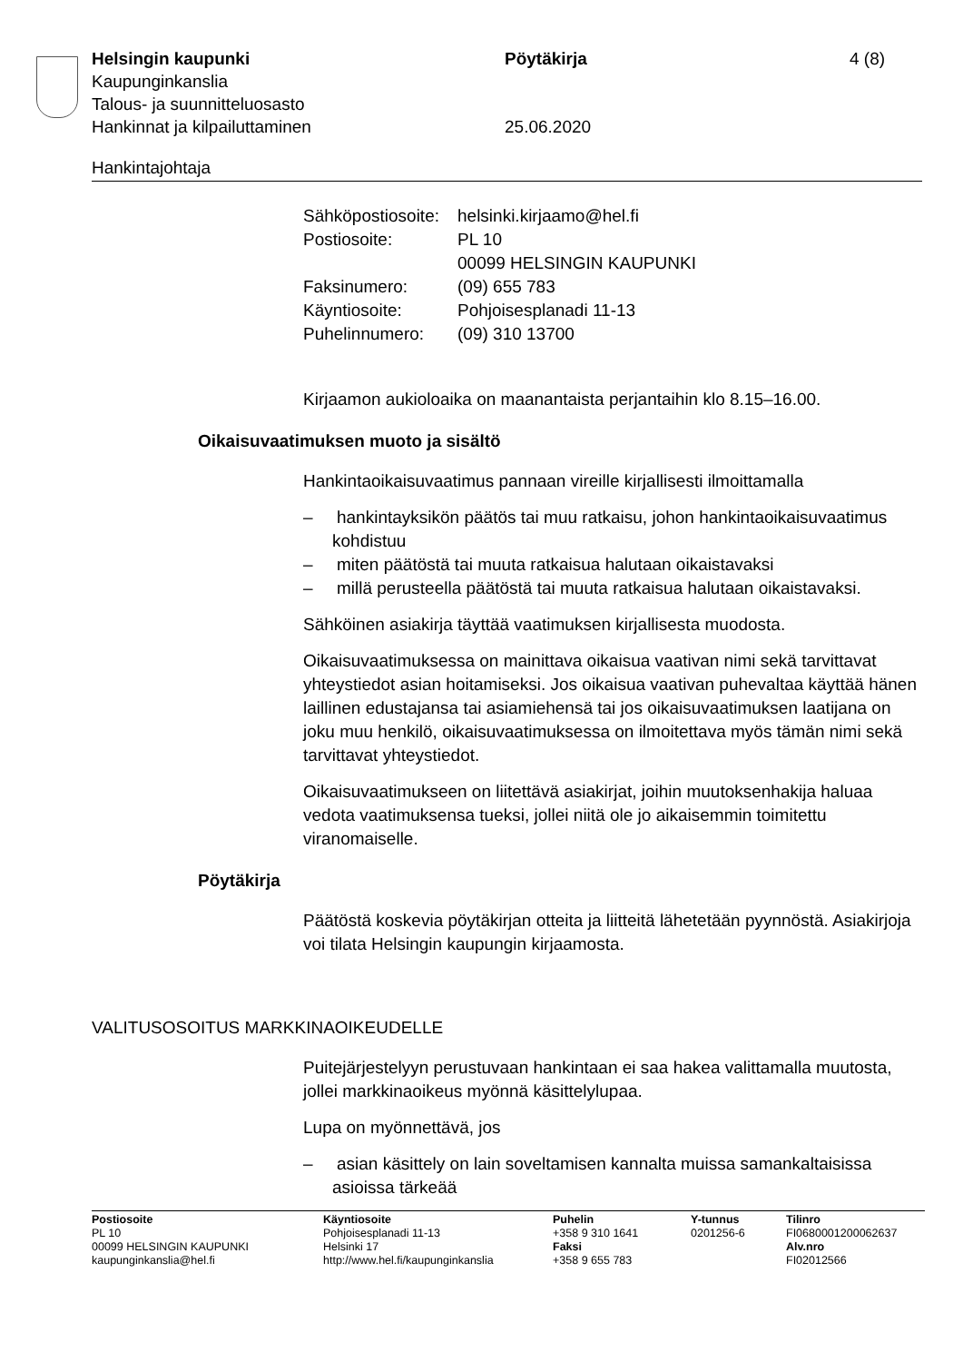| Helsingin kaupunki | Pöytäkirja | 4 (8) |
| Kaupunginkanslia | | |
| Talous- ja suunnitteluosasto | | |
| Hankinnat ja kilpailuttaminen | 25.06.2020 | |
Hankintajohtaja
| Sähköpostiosoite: | helsinki.kirjaamo@hel.fi |
| Postiosoite: | PL 10 00099 HELSINGIN KAUPUNKI |
| Faksinumero: | (09) 655 783 |
| Käyntiosoite: | Pohjoisesplanadi 11-13 |
| Puhelinnumero: | (09) 310 13700 |
Kirjaamon aukioloaika on maanantaista perjantaihin klo 8.15–16.00.
Oikaisuvaatimuksen muoto ja sisältö
Hankintaoikaisuvaatimus pannaan vireille kirjallisesti ilmoittamalla
– hankintayksikön päätös tai muu ratkaisu, johon hankintaoikaisuvaatimus kohdistuu
– miten päätöstä tai muuta ratkaisua halutaan oikaistavaksi
– millä perusteella päätöstä tai muuta ratkaisua halutaan oikaistavaksi.
Sähköinen asiakirja täyttää vaatimuksen kirjallisesta muodosta.
Oikaisuvaatimuksessa on mainittava oikaisua vaativan nimi sekä tarvittavat yhteystiedot asian hoitamiseksi. Jos oikaisua vaativan puhevaltaa käyttää hänen laillinen edustajansa tai asiamiehensä tai jos oikaisuvaatimuksen laatijana on joku muu henkilö, oikaisuvaatimuksessa on ilmoitettava myös tämän nimi sekä tarvittavat yhteystiedot.
Oikaisuvaatimukseen on liitettävä asiakirjat, joihin muutoksenhakija haluaa vedota vaatimuksensa tueksi, jollei niitä ole jo aikaisemmin toimitettu viranomaiselle.
Pöytäkirja
Päätöstä koskevia pöytäkirjan otteita ja liitteitä lähetetään pyynnöstä. Asiakirjoja voi tilata Helsingin kaupungin kirjaamosta.
VALITUSOSOITUS MARKKINAOIKEUDELLE
Puitejärjestelyyn perustuvaan hankintaan ei saa hakea valittamalla muutosta, jollei markkinaoikeus myönnä käsittelylupaa.
Lupa on myönnettävä, jos
– asian käsittely on lain soveltamisen kannalta muissa samankaltaisissa asioissa tärkeää
| Postiosoite PL 10 00099 HELSINGIN KAUPUNKI kaupunginkanslia@hel.fi | Käyntiosoite Pohjoisesplanadi 11-13 Helsinki 17 http://www.hel.fi/kaupunginkanslia | Puhelin +358 9 310 1641 Faksi +358 9 655 783 | Y-tunnus 0201256-6 | Tilinro FI0680001200062637 Alv.nro FI02012566 |